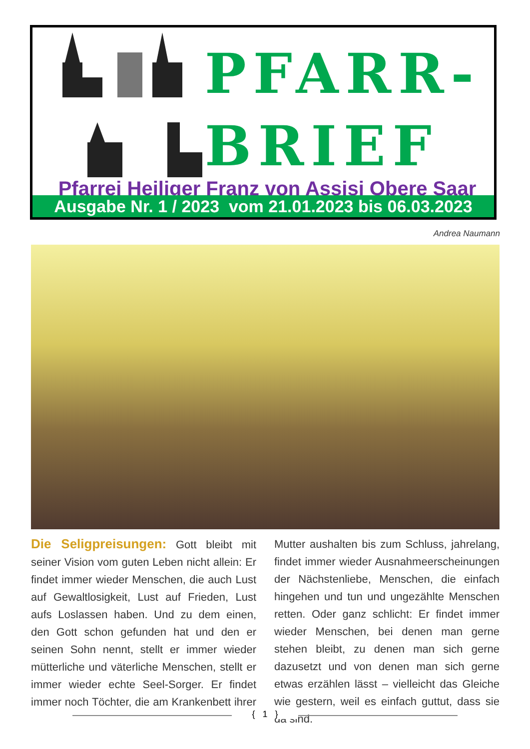PFARR-
BRIEF
Pfarrei Heiliger Franz von Assisi Obere Saar
Ausgabe Nr. 1 / 2023 vom 21.01.2023 bis 06.03.2023
Andrea Naumann
Die Seligpreisungen: Gott bleibt mit seiner Vision vom guten Leben nicht allein: Er findet immer wieder Menschen, die auch Lust auf Gewaltlosigkeit, Lust auf Frieden, Lust aufs Loslassen haben. Und zu dem einen, den Gott schon gefunden hat und den er seinen Sohn nennt, stellt er immer wieder mütterliche und väterliche Menschen, stellt er immer wieder echte Seel-Sorger. Er findet immer noch Töchter, die am Krankenbett ihrer Mutter aushalten bis zum Schluss, jahrelang, findet immer wieder Ausnahmeerscheinungen der Nächstenliebe, Menschen, die einfach hingehen und tun und ungezählte Menschen retten. Oder ganz schlicht: Er findet immer wieder Menschen, bei denen man gerne stehen bleibt, zu denen man sich gerne dazusetzt und von denen man sich gerne etwas erzählen lässt – vielleicht das Gleiche wie gestern, weil es einfach guttut, dass sie da sind.
{ 1 }